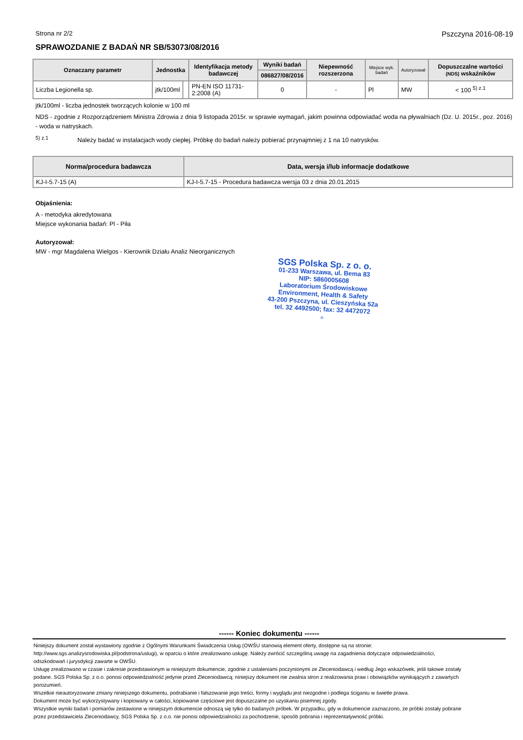Strona nr 2/2 Pszczyna 2016-08-19
SPRAWOZDANIE Z BADAŃ NR SB/53073/08/2016
| Oznaczany parametr | Jednostka | | Identyfikacja metody badawczej | Wyniki badań | Niepewność rozszerzona | Miejsce wyk. badań | Autoryzował | Dopuszczalne wartości (NDS) wskaźników |
| --- | --- | --- | --- | --- | --- | --- | --- | --- |
| | | | | 086827/08/2016 | | | | |
| Liczba Legionella sp. | jtk/100ml | | PN-EN ISO 11731-2:2008 (A) | 0 | - | Pl | MW | < 100 <sup>5) z.1</sup> |
jtk/100ml - liczba jednostek tworzących kolonie w 100 ml
NDS - zgodnie z Rozporządzeniem Ministra Zdrowia z dnia 9 listopada 2015r. w sprawie wymagań, jakim powinna odpowiadać woda na pływalniach (Dz. U. 2015r., poz. 2016) - woda w natryskach.
<sup>5) z.1</sup> Należy badać w instalacjach wody ciepłej. Próbkę do badań należy pobierać przynajmniej z 1 na 10 natrysków.
| Norma/procedura badawcza | Data, wersja i/lub informacje dodatkowe |
| --- | --- |
| KJ-I-5.7-15 (A) | KJ-I-5.7-15 - Procedura badawcza wersja 03 z dnia 20.01.2015 |
Objaśnienia:
A - metodyka akredytowana
Miejsce wykonania badań: Pl - Piła
Autoryzował:
MW - mgr Magdalena Wielgos - Kierownik Działu Analiz Nieorganicznych
SGS Polska Sp. z o. o.
01-233 Warszawa, ul. Bema 83
NIP: 5860005608
Laboratorium Środowiskowe
Environment, Health & Safety
43-200 Pszczyna, ul. Cieszyńska 52a
tel. 32 4492500; fax: 32 4472072
-1-
------ Koniec dokumentu ------
Niniejszy dokument został wystawiony zgodnie z Ogólnymi Warunkami Świadczenia Usług (OWŚU stanowią element oferty, dostępne są na stronie: http://www.sgs.analizysrodowiska.pl/podstrona/uslugi), w oparciu o które zrealizowano usługę. Należy zwrócić szczególną uwagę na zagadnienia dotyczące odpowiedzialności, odszkodowań i jurysdykcji zawarte w OWŚU.
Usługę zrealizowano w czasie i zakresie przedstawionym w niniejszym dokumencie, zgodnie z ustaleniami poczynionymi ze Zleceniodawcą i według Jego wskazówek, jeśli takowe zostały podane. SGS Polska Sp. z o.o. ponosi odpowiedzialność jedynie przed Zleceniodawcą; niniejszy dokument nie zwalnia stron z realizowania praw i obowiązków wynikających z zawartych porozumień.
Wszelkie nieautoryzowane zmiany niniejszego dokumentu, podrabianie i fałszowanie jego treści, formy i wyglądu jest niezgodne i podlega ściganiu w świetle prawa.
Dokument może być wykorzystywany i kopiowany w całości, kopiowanie częściowe jest dopuszczalne po uzyskaniu pisemnej zgody.
Wszystkie wyniki badań i pomiarów zestawione w niniejszym dokumencie odnoszą się tylko do badanych próbek. W przypadku, gdy w dokumencie zaznaczono, że próbki zostały pobrane przez przedstawiciela Zleceniodawcy, SGS Polska Sp. z o.o. nie ponosi odpowiedzialności za pochodzenie, sposób pobrania i reprezentatywność próbki.